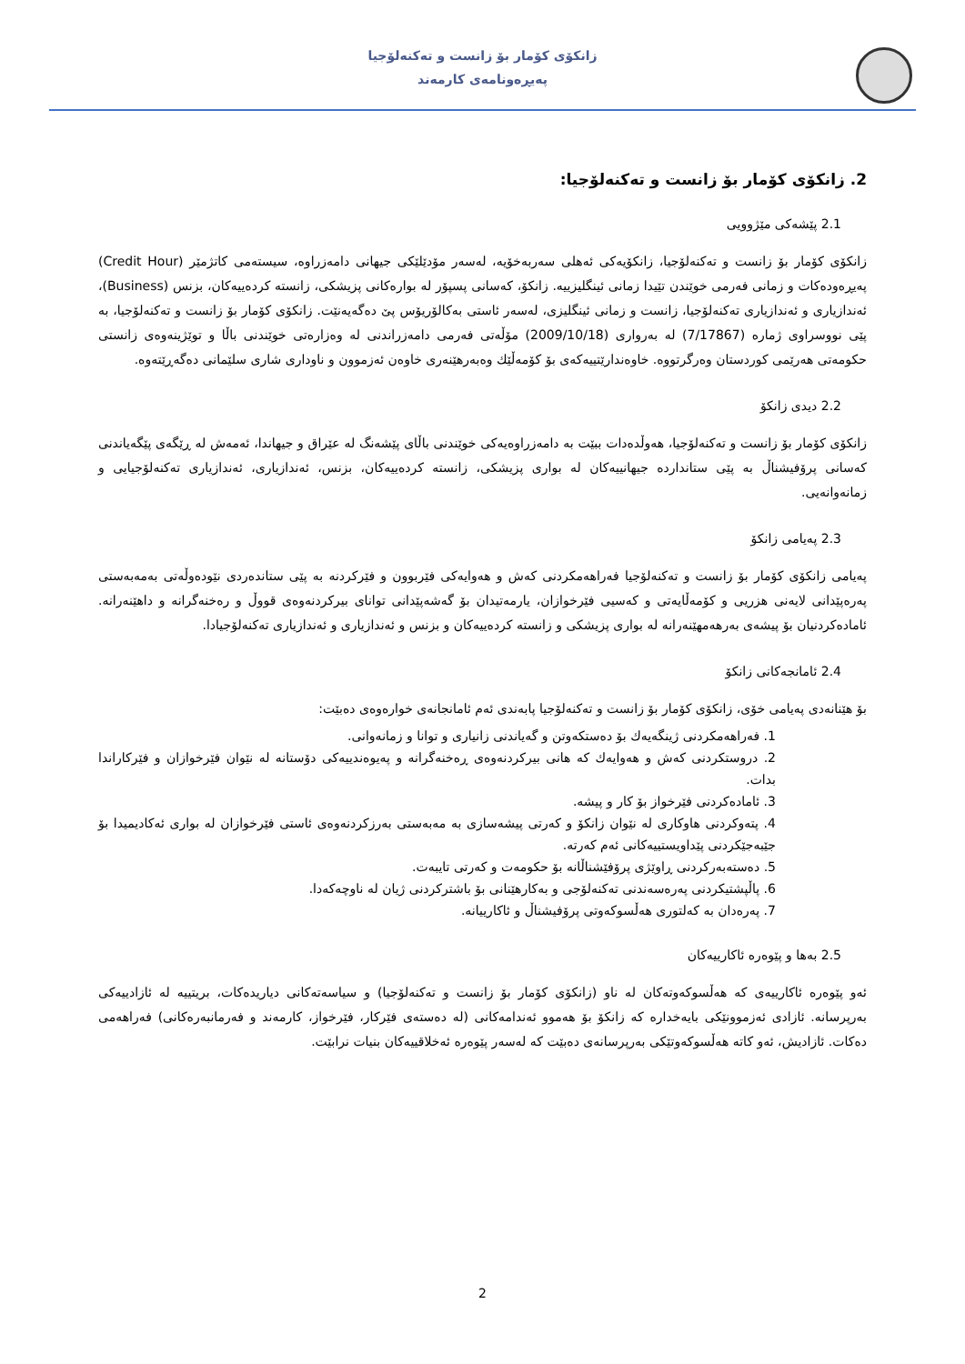زانكۆی كۆمار بۆ زانست و تەكنەلۆجیا
پەیڕەونامەی كارمەند
2. زانكۆی كۆمار بۆ زانست و تەكنەلۆجیا:
2.1 پێشەكی مێژوویی
زانكۆی كۆمار بۆ زانست و تەكنەلۆجیا، زانكۆیەكی ئەهلی سەربەخۆیە، لەسەر مۆدێلێكی جیهانی دامەزراوە، سیستەمی كاتژمێر (Credit Hour) پەیڕەودەكات و زمانی فەرمی خوێندن تێیدا زمانی ئینگلیزییە. زانكۆ، كەسانی پسپۆر لە بوارەكانی پزیشكی، زانستە كردەییەكان، بزنس (Business)، ئەندازیاری و ئەندازیاری تەكنەلۆجیا، زانست و زمانی ئینگلیزی، لەسەر ئاستی بەكالۆریۆس پێ دەگەیەنێت. زانكۆی كۆمار بۆ زانست و تەكنەلۆجیا، بە پێی نووسراوی ژمارە (7/17867) لە بەرواری (2009/10/18) مۆڵەتی فەرمی دامەزراندنی لە وەزارەتی خوێندنی باڵا و توێژینەوەی زانستی حكومەتی هەرێمی كوردستان وەرگرتووە. خاوەندارێتییەكەی بۆ كۆمەڵێك وەبەرهێنەری خاوەن ئەزموون و ناوداری شاری سلێمانی دەگەڕێتەوە.
2.2 دیدی زانكۆ
زانكۆی كۆمار بۆ زانست و تەكنەلۆجیا، هەوڵدەدات ببێت بە دامەزراوەیەكی خوێندنی باڵای پێشەنگ لە عێراق و جیهاندا، ئەمەش لە ڕێگەی پێگەیاندنی كەسانی پرۆفیشناڵ بە پێی ستاندارده جیهانییەكان لە بواری پزیشكی، زانستە كردەییەكان، بزنس، ئەندازیاری، ئەندازیاری تەكنەلۆجیایی و زمانەوانەیی.
2.3 پەیامی زانكۆ
پەیامی زانكۆی كۆمار بۆ زانست و تەكنەلۆجیا فەراهەمكردنی كەش و هەوایەكی فێربوون و فێركردنە بە پێی ستاندەردی نێودەوڵەتی بەمەبەستی پەرەپێدانی لایەنی هزریی و كۆمەڵایەتی و كەسیی فێرخوازان، یارمەتیدان بۆ گەشەپێدانی توانای بیركردنەوەی قووڵ و رەخنەگرانە و داهێنەرانە. ئامادەكردنیان بۆ پیشەی بەرهەمهێنەرانە لە بواری پزیشكی و زانستە كردەییەكان و بزنس و ئەندازیاری و ئەندازیاری تەكنەلۆجیادا.
2.4 ئامانجەكانی زانكۆ
بۆ هێنانەدی پەیامی خۆی، زانكۆی كۆمار بۆ زانست و تەكنەلۆجیا پابەندی ئەم ئامانجانەی خوارەوەی دەبێت:
1. فەراهەمكردنی ژینگەیەك بۆ دەستكەوتن و گەیاندنی زانیاری و توانا و زمانەوانی.
2. دروستكردنی كەش و هەوایەك كە هانی بیركردنەوەی ڕەخنەگرانە و پەیوەندییەكی دۆستانە لە نێوان فێرخوازان و فێركاراندا بدات.
3. ئامادەكردنی فێرخواز بۆ كار و پیشە.
4. پتەوكردنی هاوكاری لە نێوان زانكۆ و كەرتی پیشەسازی بە مەبەستی بەرزكردنەوەی ئاستی فێرخوازان لە بواری ئەكادیمیدا بۆ جێبەجێكردنی پێداویستییەكانی ئەم كەرتە.
5. دەستەبەركردنی ڕاوێژی پرۆفێشناڵانە بۆ حكومەت و كەرتی تایبەت.
6. پاڵپشتیكردنی پەرەسەندنی تەكنەلۆجی و بەكارهێنانی بۆ باشتركردنی ژیان لە ناوچەكەدا.
7. پەرەدان بە كەلتوری هەڵسوكەوتی پرۆفیشناڵ و ئاكارییانە.
2.5 بەها و پێوەرە ئاكارییەكان
ئەو پێوەرە ئاكارییەی كە هەڵسوكەوتەكان لە ناو (زانكۆی كۆمار بۆ زانست و تەكنەلۆجیا) و سیاسەتەكانی دیاریدەكات، بریتییە لە ئازادییەكی بەرپرسانە. ئازادی ئەزموونێكی بایەخدارە كە زانكۆ بۆ هەموو ئەندامەكانی (لە دەستەی فێركار، فێرخواز، كارمەند و فەرمانبەرەكانی) فەراهەمی دەكات. ئازادیش، ئەو كاتە هەڵسوكەوتێكی بەرپرسانەی دەبێت كە لەسەر پێوەرە ئەخلاقییەكان بنیات نرابێت.
2